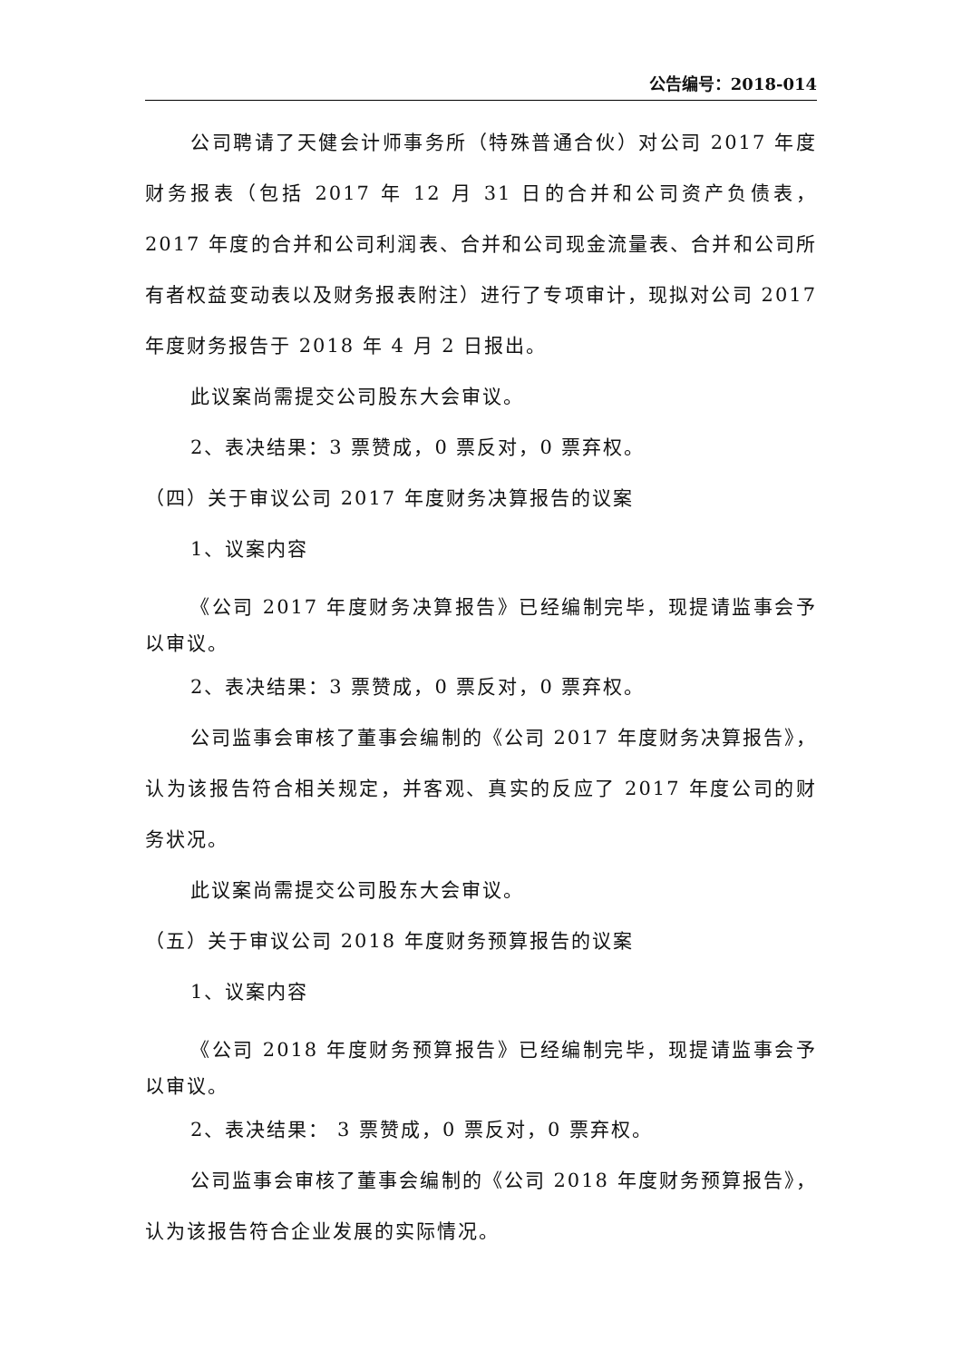公告编号：2018-014
公司聘请了天健会计师事务所（特殊普通合伙）对公司 2017 年度财务报表（包括 2017 年 12 月 31 日的合并和公司资产负债表，2017 年度的合并和公司利润表、合并和公司现金流量表、合并和公司所有者权益变动表以及财务报表附注）进行了专项审计，现拟对公司 2017 年度财务报告于 2018 年 4 月 2 日报出。
此议案尚需提交公司股东大会审议。
2、表决结果：3 票赞成，0 票反对，0 票弃权。
（四）关于审议公司 2017 年度财务决算报告的议案
1、议案内容
《公司 2017 年度财务决算报告》已经编制完毕，现提请监事会予以审议。
2、表决结果：3 票赞成，0 票反对，0 票弃权。
公司监事会审核了董事会编制的《公司 2017 年度财务决算报告》，认为该报告符合相关规定，并客观、真实的反应了 2017 年度公司的财务状况。
此议案尚需提交公司股东大会审议。
（五）关于审议公司 2018 年度财务预算报告的议案
1、议案内容
《公司 2018 年度财务预算报告》已经编制完毕，现提请监事会予以审议。
2、表决结果： 3 票赞成，0 票反对，0 票弃权。
公司监事会审核了董事会编制的《公司 2018 年度财务预算报告》，认为该报告符合企业发展的实际情况。